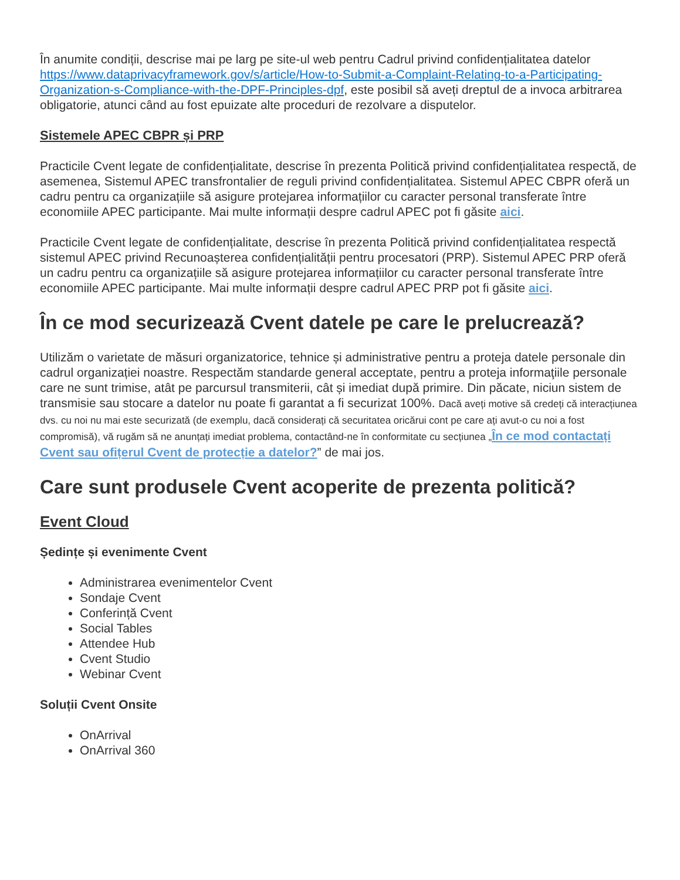În anumite condiții, descrise mai pe larg pe site-ul web pentru Cadrul privind confidențialitatea datelor https://www.dataprivacyframework.gov/s/article/How-to-Submit-a-Complaint-Relating-to-a-Participating-Organization-s-Compliance-with-the-DPF-Principles-dpf, este posibil să aveți dreptul de a invoca arbitrarea obligatorie, atunci când au fost epuizate alte proceduri de rezolvare a disputelor.
Sistemele APEC CBPR și PRP
Practicile Cvent legate de confidențialitate, descrise în prezenta Politică privind confidențialitatea respectă, de asemenea, Sistemul APEC transfrontalier de reguli privind confidențialitatea. Sistemul APEC CBPR oferă un cadru pentru ca organizațiile să asigure protejarea informațiilor cu caracter personal transferate între economiile APEC participante. Mai multe informații despre cadrul APEC pot fi găsite aici.
Practicile Cvent legate de confidențialitate, descrise în prezenta Politică privind confidențialitatea respectă sistemul APEC privind Recunoașterea confidențialității pentru procesatori (PRP). Sistemul APEC PRP oferă un cadru pentru ca organizațiile să asigure protejarea informațiilor cu caracter personal transferate între economiile APEC participante. Mai multe informații despre cadrul APEC PRP pot fi găsite aici.
În ce mod securizează Cvent datele pe care le prelucrează?
Utilizăm o varietate de măsuri organizatorice, tehnice și administrative pentru a proteja datele personale din cadrul organizației noastre. Respectăm standarde general acceptate, pentru a proteja informaţiile personale care ne sunt trimise, atât pe parcursul transmiterii, cât și imediat după primire. Din păcate, niciun sistem de transmisie sau stocare a datelor nu poate fi garantat a fi securizat 100%. Dacă aveți motive să credeți că interacțiunea dvs. cu noi nu mai este securizată (de exemplu, dacă considerați că securitatea oricărui cont pe care ați avut-o cu noi a fost compromisă), vă rugăm să ne anunțați imediat problema, contactând-ne în conformitate cu secțiunea „În ce mod contactați Cvent sau ofițerul Cvent de protecție a datelor?” de mai jos.
Care sunt produsele Cvent acoperite de prezenta politică?
Event Cloud
Ședințe și evenimente Cvent
Administrarea evenimentelor Cvent
Sondaje Cvent
Conferință Cvent
Social Tables
Attendee Hub
Cvent Studio
Webinar Cvent
Soluții Cvent Onsite
OnArrival
OnArrival 360